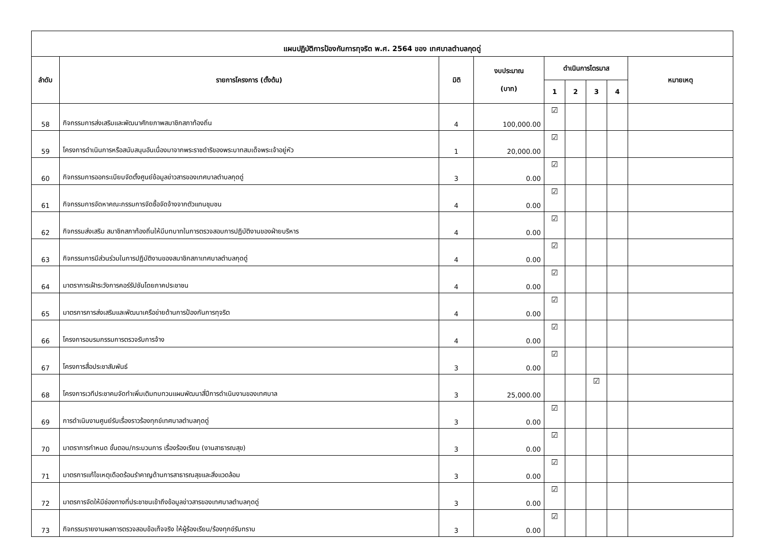| แผนปฏิบัติการป้องกันการทุจริต พ.ศ. 2564 ของ เทศบาลตำบลกุดดู่ | | | | | | | | |
| ลำดับ | รายการโครงการ (ตั้งต้น) | มิติ | งบประมาณ (บาท) | ดำเนินการไตรมาส | | | | หมายเหตุ |
| | | | | 1 | 2 | 3 | 4 | |
| 58 | กิจกรรมการส่งเสริมและพัฒนาศักยภาพสมาชิกสภาท้องถิ่น | 4 | 100,000.00 | ☑ | | | | |
| 59 | โครงการดำเนินการหรือสนับสนุนอันเนื่องมาจากพระราชดำริของพระบาทสมเด็จพระเจ้าอยู่หัว | 1 | 20,000.00 | ☑ | | | | |
| 60 | กิจกรรมการออกระเบียบจัดตั้งศูนย์ข้อมูลข่าวสารของเทศบาลตำบลกุดดู่ | 3 | 0.00 | ☑ | | | | |
| 61 | กิจกรรมการจัดหาคณะกรรมการจัดซื้อจัดจ้างจากตัวแทนชุมชน | 4 | 0.00 | ☑ | | | | |
| 62 | กิจกรรมส่งเสริม สมาชิกสภาท้องถิ่นให้มีบทบาทในการตรวจสอบการปฏิบัติงานของฝ่ายบริหาร | 4 | 0.00 | ☑ | | | | |
| 63 | กิจกรรมการมีส่วนร่วมในการปฏิบัติงานของสมาชิกสภาเทศบาลตำบลกุดดู่ | 4 | 0.00 | ☑ | | | | |
| 64 | มาตราการเฝ้าระวังการคอร์รัปชันโดยภาคประชาชน | 4 | 0.00 | ☑ | | | | |
| 65 | มาตรการการส่งเสริมและพัฒนาเครือข่ายด้านการป้องกันการทุจริต | 4 | 0.00 | ☑ | | | | |
| 66 | โครงการอบรมกรรมการตรวจรับการจ้าง | 4 | 0.00 | ☑ | | | | |
| 67 | โครงการสื่อประชาสัมพันธ์ | 3 | 0.00 | ☑ | | | | |
| 68 | โครงการเวทีประชาคมจัดทำเพิ่มเติมทบทวนแผนพัฒนาสี่ปีการดำเนินงานของเทศบาล | 3 | 25,000.00 | | | ☑ | | |
| 69 | การดำเนินงานศูนย์รับเรื่องราวร้องทุกข์เทศบาลตำบลกุดดู่ | 3 | 0.00 | ☑ | | | | |
| 70 | มาตราการกำหนด ขั้นตอน/กระบวนการ เรื่องร้องเรียน (งานสาธารณสุข) | 3 | 0.00 | ☑ | | | | |
| 71 | มาตรการแก้ไขเหตุเดือดร้อนรำคาญด้านการสาธารณสุขและสิ่งแวดล้อม | 3 | 0.00 | ☑ | | | | |
| 72 | มาตรการจัดให้มีช่องทางที่ประชาชนเข้าถึงข้อมูลข่าวสารของเทศบาลตำบลกุดดู่ | 3 | 0.00 | ☑ | | | | |
| 73 | กิจกรรมรายงานผลการตรวจสอบข้อเท็จจริง ให้ผู้ร้องเรียน/ร้องทุกข์รับทราบ | 3 | 0.00 | ☑ | | | | |